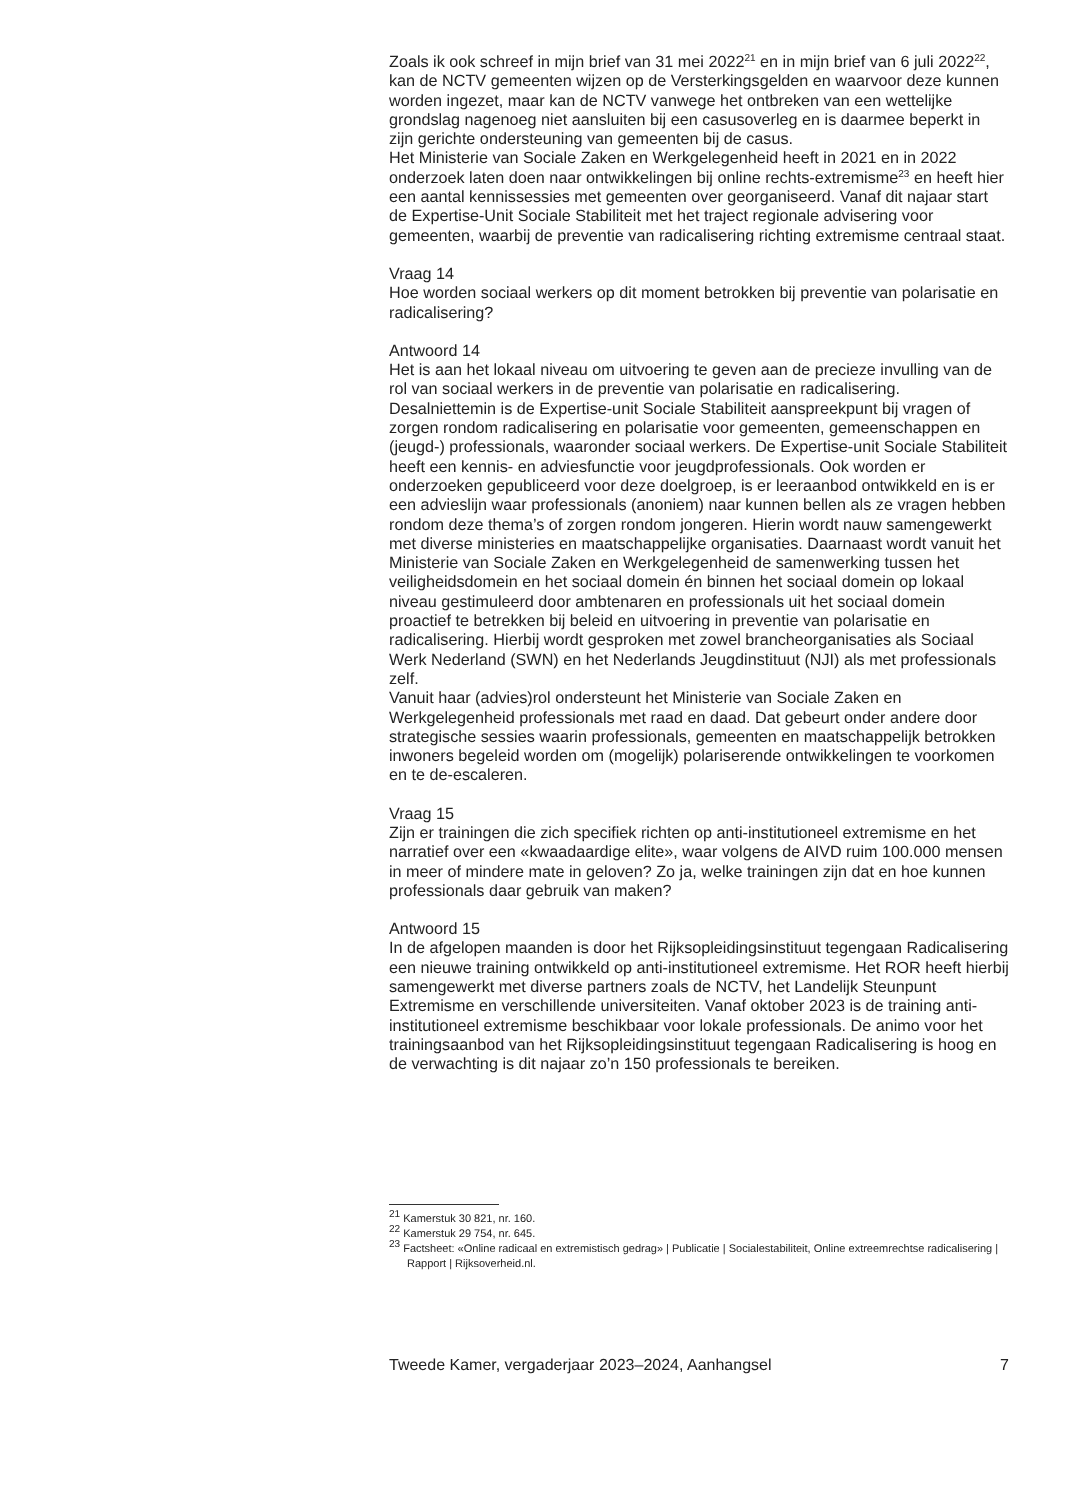Zoals ik ook schreef in mijn brief van 31 mei 2022<sup>21</sup> en in mijn brief van 6 juli 2022<sup>22</sup>, kan de NCTV gemeenten wijzen op de Versterkingsgelden en waarvoor deze kunnen worden ingezet, maar kan de NCTV vanwege het ontbreken van een wettelijke grondslag nagenoeg niet aansluiten bij een casusoverleg en is daarmee beperkt in zijn gerichte ondersteuning van gemeenten bij de casus.
Het Ministerie van Sociale Zaken en Werkgelegenheid heeft in 2021 en in 2022 onderzoek laten doen naar ontwikkelingen bij online rechts-extremisme<sup>23</sup> en heeft hier een aantal kennissessies met gemeenten over georganiseerd. Vanaf dit najaar start de Expertise-Unit Sociale Stabiliteit met het traject regionale advisering voor gemeenten, waarbij de preventie van radicalisering richting extremisme centraal staat.
Vraag 14
Hoe worden sociaal werkers op dit moment betrokken bij preventie van polarisatie en radicalisering?
Antwoord 14
Het is aan het lokaal niveau om uitvoering te geven aan de precieze invulling van de rol van sociaal werkers in de preventie van polarisatie en radicalisering. Desalniettemin is de Expertise-unit Sociale Stabiliteit aanspreekpunt bij vragen of zorgen rondom radicalisering en polarisatie voor gemeenten, gemeenschappen en (jeugd-) professionals, waaronder sociaal werkers. De Expertise-unit Sociale Stabiliteit heeft een kennis- en adviesfunctie voor jeugdprofessionals. Ook worden er onderzoeken gepubliceerd voor deze doelgroep, is er leeraanbod ontwikkeld en is er een advieslijn waar professionals (anoniem) naar kunnen bellen als ze vragen hebben rondom deze thema’s of zorgen rondom jongeren. Hierin wordt nauw samengewerkt met diverse ministeries en maatschappelijke organisaties. Daarnaast wordt vanuit het Ministerie van Sociale Zaken en Werkgelegenheid de samenwerking tussen het veiligheidsdomein en het sociaal domein én binnen het sociaal domein op lokaal niveau gestimuleerd door ambtenaren en professionals uit het sociaal domein proactief te betrekken bij beleid en uitvoering in preventie van polarisatie en radicalisering. Hierbij wordt gesproken met zowel brancheorganisaties als Sociaal Werk Nederland (SWN) en het Nederlands Jeugdinstituut (NJI) als met professionals zelf.
Vanuit haar (advies)rol ondersteunt het Ministerie van Sociale Zaken en Werkgelegenheid professionals met raad en daad. Dat gebeurt onder andere door strategische sessies waarin professionals, gemeenten en maatschappelijk betrokken inwoners begeleid worden om (mogelijk) polariserende ontwikkelingen te voorkomen en te de-escaleren.
Vraag 15
Zijn er trainingen die zich specifiek richten op anti-institutioneel extremisme en het narratief over een «kwaadaardige elite», waar volgens de AIVD ruim 100.000 mensen in meer of mindere mate in geloven? Zo ja, welke trainingen zijn dat en hoe kunnen professionals daar gebruik van maken?
Antwoord 15
In de afgelopen maanden is door het Rijksopleidingsinstituut tegengaan Radicalisering een nieuwe training ontwikkeld op anti-institutioneel extremisme. Het ROR heeft hierbij samengewerkt met diverse partners zoals de NCTV, het Landelijk Steunpunt Extremisme en verschillende universiteiten. Vanaf oktober 2023 is de training anti-institutioneel extremisme beschikbaar voor lokale professionals. De animo voor het trainingsaanbod van het Rijksopleidingsinstituut tegengaan Radicalisering is hoog en de verwachting is dit najaar zo’n 150 professionals te bereiken.
<sup>21</sup> Kamerstuk 30 821, nr. 160.
<sup>22</sup> Kamerstuk 29 754, nr. 645.
<sup>23</sup> Factsheet: «Online radicaal en extremistisch gedrag» | Publicatie | Socialestabiliteit, Online extreemrechtse radicalisering | Rapport | Rijksoverheid.nl.
Tweede Kamer, vergaderjaar 2023–2024, Aanhangsel 7